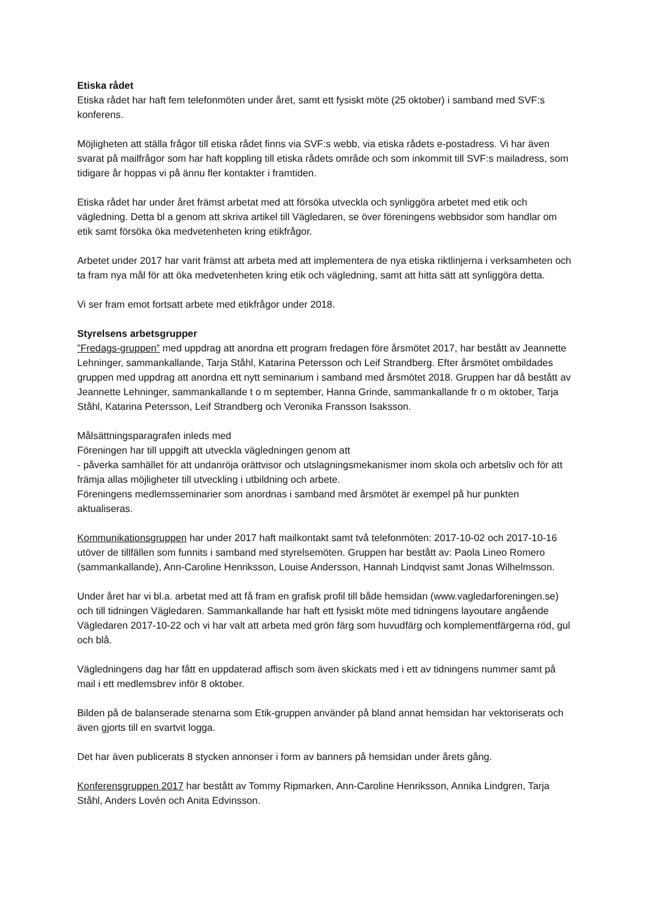Etiska rådet
Etiska rådet har haft fem telefonmöten under året, samt ett fysiskt möte (25 oktober) i samband med SVF:s konferens.
Möjligheten att ställa frågor till etiska rådet finns via SVF:s webb, via etiska rådets e-postadress. Vi har även svarat på mailfrågor som har haft koppling till etiska rådets område och som inkommit till SVF:s mailadress, som tidigare år hoppas vi på ännu fler kontakter i framtiden.
Etiska rådet har under året främst arbetat med att försöka utveckla och synliggöra arbetet med etik och vägledning. Detta bl a genom att skriva artikel till Vägledaren, se över föreningens webbsidor som handlar om etik samt försöka öka medvetenheten kring etikfrågor.
Arbetet under 2017 har varit främst att arbeta med att implementera de nya etiska riktlinjerna i verksamheten och ta fram nya mål för att öka medvetenheten kring etik och vägledning, samt att hitta sätt att synliggöra detta.
Vi ser fram emot fortsatt arbete med etikfrågor under 2018.
Styrelsens arbetsgrupper
”Fredags-gruppen” med uppdrag att anordna ett program fredagen före årsmötet 2017, har bestått av Jeannette Lehninger, sammankallande, Tarja Ståhl, Katarina Petersson och Leif Strandberg. Efter årsmötet ombildades gruppen med uppdrag att anordna ett nytt seminarium i samband med årsmötet 2018. Gruppen har då bestått av Jeannette Lehninger, sammankallande t o m september, Hanna Grinde, sammankallande fr o m oktober, Tarja Ståhl, Katarina Petersson, Leif Strandberg och Veronika Fransson Isaksson.
Målsättningsparagrafen inleds med
Föreningen har till uppgift att utveckla vägledningen genom att
- påverka samhället för att undanröja orättvisor och utslagningsmekanismer inom skola och arbetsliv och för att främja allas möjligheter till utveckling i utbildning och arbete.
Föreningens medlemsseminarier som anordnas i samband med årsmötet är exempel på hur punkten aktualiseras.
Kommunikationsgruppen har under 2017 haft mailkontakt samt två telefonmöten: 2017-10-02 och 2017-10-16 utöver de tillfällen som funnits i samband med styrelsemöten. Gruppen har bestått av: Paola Lineo Romero (sammankallande), Ann-Caroline Henriksson, Louise Andersson, Hannah Lindqvist samt Jonas Wilhelmsson.
Under året har vi bl.a. arbetat med att få fram en grafisk profil till både hemsidan (www.vagledarforeningen.se) och till tidningen Vägledaren. Sammankallande har haft ett fysiskt möte med tidningens layoutare angående Vägledaren 2017-10-22 och vi har valt att arbeta med grön färg som huvudfärg och komplementfärgerna röd, gul och blå.
Vägledningens dag har fått en uppdaterad affisch som även skickats med i ett av tidningens nummer samt på mail i ett medlemsbrev inför 8 oktober.
Bilden på de balanserade stenarna som Etik-gruppen använder på bland annat hemsidan har vektoriserats och även gjorts till en svartvit logga.
Det har även publicerats 8 stycken annonser i form av banners på hemsidan under årets gång.
Konferensgruppen 2017 har bestått av Tommy Ripmarken, Ann-Caroline Henriksson, Annika Lindgren, Tarja Ståhl, Anders Lovén och Anita Edvinsson.